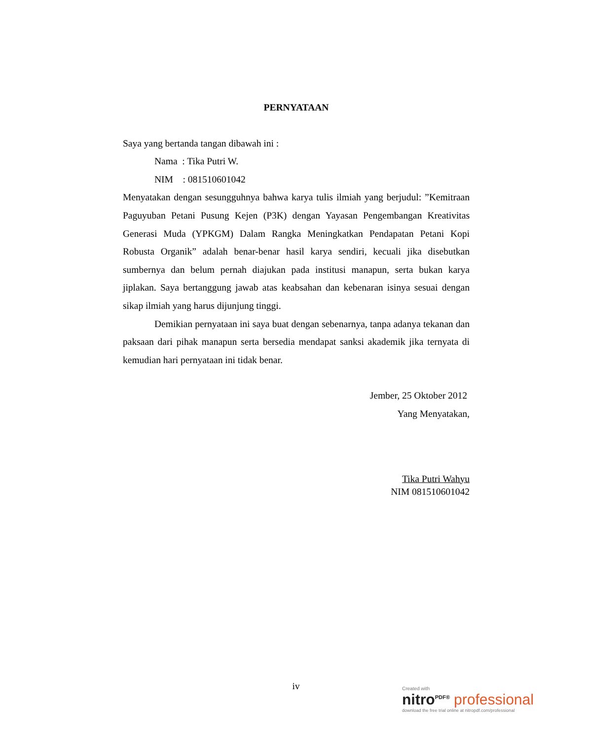PERNYATAAN
Saya yang bertanda tangan dibawah ini :
Nama : Tika Putri W.
NIM : 081510601042
Menyatakan dengan sesungguhnya bahwa karya tulis ilmiah yang berjudul: ”Kemitraan Paguyuban Petani Pusung Kejen (P3K) dengan Yayasan Pengembangan Kreativitas Generasi Muda (YPKGM) Dalam Rangka Meningkatkan Pendapatan Petani Kopi Robusta Organik” adalah benar-benar hasil karya sendiri, kecuali jika disebutkan sumbernya dan belum pernah diajukan pada institusi manapun, serta bukan karya jiplakan. Saya bertanggung jawab atas keabsahan dan kebenaran isinya sesuai dengan sikap ilmiah yang harus dijunjung tinggi.
Demikian pernyataan ini saya buat dengan sebenarnya, tanpa adanya tekanan dan paksaan dari pihak manapun serta bersedia mendapat sanksi akademik jika ternyata di kemudian hari pernyataan ini tidak benar.
Jember, 25 Oktober 2012
Yang Menyatakan,
Tika Putri Wahyu
NIM 081510601042
iv
Created with
nitro<sup>PDF®</sup> professional
download the free trial online at nitropdf.com/professional